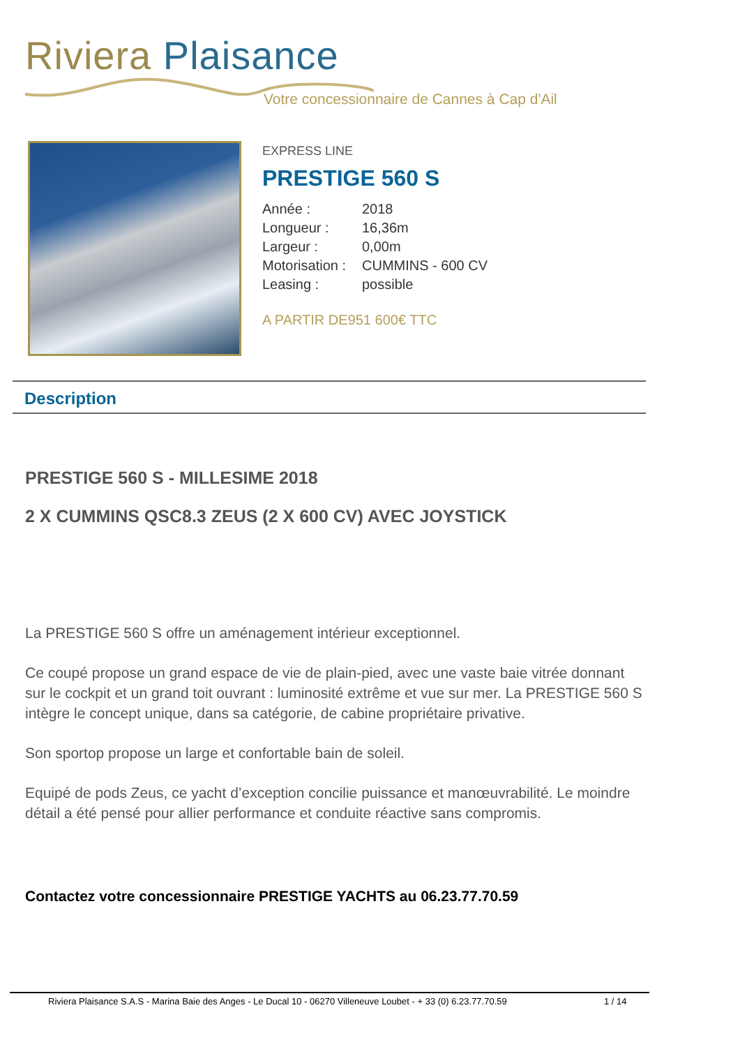Riviera Plaisance
Votre concessionnaire de Cannes à Cap d'Ail
EXPRESS LINE
PRESTIGE 560 S
Année : 2018
Longueur : 16,36m
Largeur : 0,00m
Motorisation : CUMMINS - 600 CV
Leasing : possible
A PARTIR DE951 600€ TTC
Description
PRESTIGE 560 S - MILLESIME 2018
2 X CUMMINS QSC8.3 ZEUS (2 X 600 CV) AVEC JOYSTICK
La PRESTIGE 560 S offre un aménagement intérieur exceptionnel.
Ce coupé propose un grand espace de vie de plain-pied, avec une vaste baie vitrée donnant sur le cockpit et un grand toit ouvrant : luminosité extrême et vue sur mer. La PRESTIGE 560 S intègre le concept unique, dans sa catégorie, de cabine propriétaire privative.
Son sportop propose un large et confortable bain de soleil.
Equipé de pods Zeus, ce yacht d’exception concilie puissance et manœuvrabilité. Le moindre détail a été pensé pour allier performance et conduite réactive sans compromis.
Contactez votre concessionnaire PRESTIGE YACHTS au 06.23.77.70.59
Riviera Plaisance S.A.S - Marina Baie des Anges - Le Ducal 10 - 06270 Villeneuve Loubet - + 33 (0) 6.23.77.70.59 1 / 14